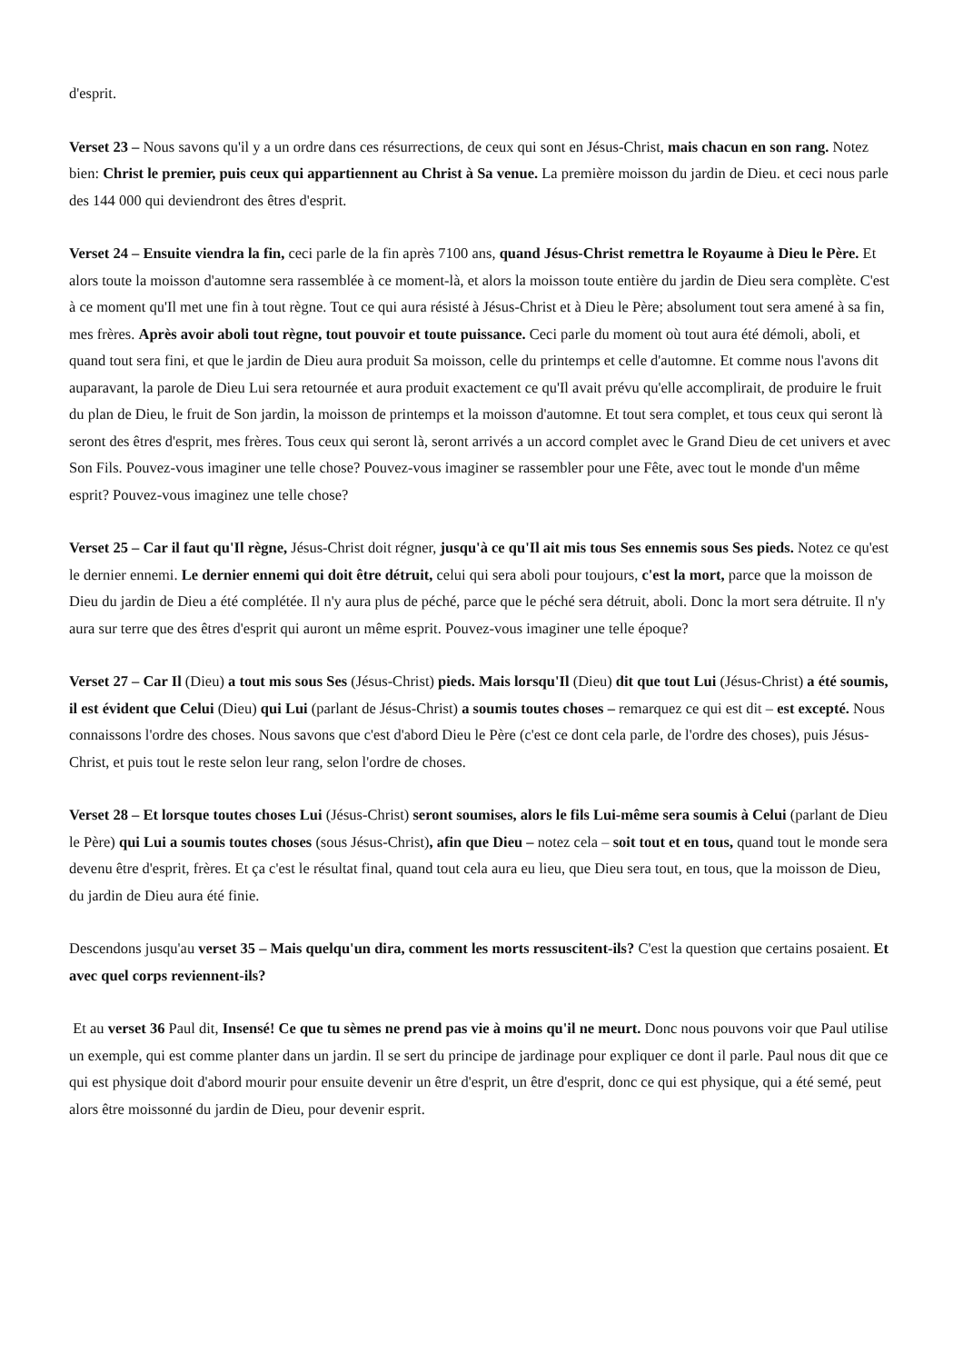d'esprit.
Verset 23 – Nous savons qu'il y a un ordre dans ces résurrections, de ceux qui sont en Jésus-Christ, mais chacun en son rang. Notez bien: Christ le premier, puis ceux qui appartiennent au Christ à Sa venue. La première moisson du jardin de Dieu. et ceci nous parle des 144 000 qui deviendront des êtres d'esprit.
Verset 24 – Ensuite viendra la fin, ceci parle de la fin après 7100 ans, quand Jésus-Christ remettra le Royaume à Dieu le Père. Et alors toute la moisson d'automne sera rassemblée à ce moment-là, et alors la moisson toute entière du jardin de Dieu sera complète. C'est à ce moment qu'Il met une fin à tout règne. Tout ce qui aura résisté à Jésus-Christ et à Dieu le Père; absolument tout sera amené à sa fin, mes frères. Après avoir aboli tout règne, tout pouvoir et toute puissance. Ceci parle du moment où tout aura été démoli, aboli, et quand tout sera fini, et que le jardin de Dieu aura produit Sa moisson, celle du printemps et celle d'automne. Et comme nous l'avons dit auparavant, la parole de Dieu Lui sera retournée et aura produit exactement ce qu'Il avait prévu qu'elle accomplirait, de produire le fruit du plan de Dieu, le fruit de Son jardin, la moisson de printemps et la moisson d'automne. Et tout sera complet, et tous ceux qui seront là seront des êtres d'esprit, mes frères. Tous ceux qui seront là, seront arrivés a un accord complet avec le Grand Dieu de cet univers et avec Son Fils. Pouvez-vous imaginer une telle chose? Pouvez-vous imaginer se rassembler pour une Fête, avec tout le monde d'un même esprit? Pouvez-vous imaginez une telle chose?
Verset 25 – Car il faut qu'Il règne, Jésus-Christ doit régner, jusqu'à ce qu'Il ait mis tous Ses ennemis sous Ses pieds. Notez ce qu'est le dernier ennemi. Le dernier ennemi qui doit être détruit, celui qui sera aboli pour toujours, c'est la mort, parce que la moisson de Dieu du jardin de Dieu a été complétée. Il n'y aura plus de péché, parce que le péché sera détruit, aboli. Donc la mort sera détruite. Il n'y aura sur terre que des êtres d'esprit qui auront un même esprit. Pouvez-vous imaginer une telle époque?
Verset 27 – Car Il (Dieu) a tout mis sous Ses (Jésus-Christ) pieds. Mais lorsqu'Il (Dieu) dit que tout Lui (Jésus-Christ) a été soumis, il est évident que Celui (Dieu) qui Lui (parlant de Jésus-Christ) a soumis toutes choses – remarquez ce qui est dit – est excepté. Nous connaissons l'ordre des choses. Nous savons que c'est d'abord Dieu le Père (c'est ce dont cela parle, de l'ordre des choses), puis Jésus-Christ, et puis tout le reste selon leur rang, selon l'ordre de choses.
Verset 28 – Et lorsque toutes choses Lui (Jésus-Christ) seront soumises, alors le fils Lui-même sera soumis à Celui (parlant de Dieu le Père) qui Lui a soumis toutes choses (sous Jésus-Christ), afin que Dieu – notez cela – soit tout et en tous, quand tout le monde sera devenu être d'esprit, frères. Et ça c'est le résultat final, quand tout cela aura eu lieu, que Dieu sera tout, en tous, que la moisson de Dieu, du jardin de Dieu aura été finie.
Descendons jusqu'au verset 35 – Mais quelqu'un dira, comment les morts ressuscitent-ils? C'est la question que certains posaient. Et avec quel corps reviennent-ils?
Et au verset 36 Paul dit, Insensé! Ce que tu sèmes ne prend pas vie à moins qu'il ne meurt. Donc nous pouvons voir que Paul utilise un exemple, qui est comme planter dans un jardin. Il se sert du principe de jardinage pour expliquer ce dont il parle. Paul nous dit que ce qui est physique doit d'abord mourir pour ensuite devenir un être d'esprit, un être d'esprit, donc ce qui est physique, qui a été semé, peut alors être moissonné du jardin de Dieu, pour devenir esprit.